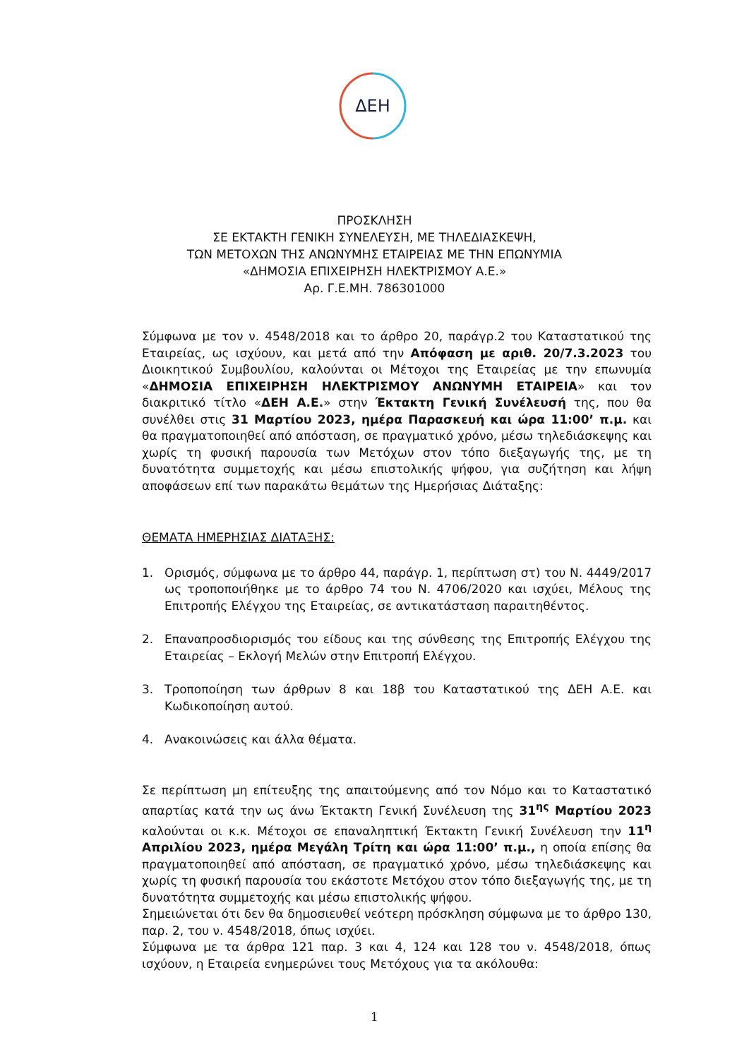ΔΕΗ
ΠΡΟΣΚΛΗΣΗ
ΣΕ ΕΚΤΑΚΤΗ ΓΕΝΙΚΗ ΣΥΝΕΛΕΥΣΗ, ΜΕ ΤΗΛΕΔΙΑΣΚΕΨΗ,
ΤΩΝ ΜΕΤΟΧΩΝ ΤΗΣ ΑΝΩΝΥΜΗΣ ΕΤΑΙΡΕΙΑΣ ΜΕ ΤΗΝ ΕΠΩΝΥΜΙΑ
«ΔΗΜΟΣΙΑ ΕΠΙΧΕΙΡΗΣΗ ΗΛΕΚΤΡΙΣΜΟΥ Α.Ε.»
Αρ. Γ.Ε.ΜΗ. 786301000
Σύμφωνα με τον ν. 4548/2018 και το άρθρο 20, παράγρ.2 του Καταστατικού της Εταιρείας, ως ισχύουν, και μετά από την Απόφαση με αριθ. 20/7.3.2023 του Διοικητικού Συμβουλίου, καλούνται οι Μέτοχοι της Εταιρείας με την επωνυμία «ΔΗΜΟΣΙΑ ΕΠΙΧΕΙΡΗΣΗ ΗΛΕΚΤΡΙΣΜΟΥ ΑΝΩΝΥΜΗ ΕΤΑΙΡΕΙΑ» και τον διακριτικό τίτλο «ΔΕΗ Α.Ε.» στην Έκτακτη Γενική Συνέλευσή της, που θα συνέλθει στις 31 Μαρτίου 2023, ημέρα Παρασκευή και ώρα 11:00’ π.μ. και θα πραγματοποιηθεί από απόσταση, σε πραγματικό χρόνο, μέσω τηλεδιάσκεψης και χωρίς τη φυσική παρουσία των Μετόχων στον τόπο διεξαγωγής της, με τη δυνατότητα συμμετοχής και μέσω επιστολικής ψήφου, για συζήτηση και λήψη αποφάσεων επί των παρακάτω θεμάτων της Ημερήσιας Διάταξης:
ΘΕΜΑΤΑ ΗΜΕΡΗΣΙΑΣ ΔΙΑΤΑΞΗΣ:
1. Ορισμός, σύμφωνα με το άρθρο 44, παράγρ. 1, περίπτωση στ) του Ν. 4449/2017 ως τροποποιήθηκε με το άρθρο 74 του Ν. 4706/2020 και ισχύει, Μέλους της Επιτροπής Ελέγχου της Εταιρείας, σε αντικατάσταση παραιτηθέντος.
2. Επαναπροσδιορισμός του είδους και της σύνθεσης της Επιτροπής Ελέγχου της Εταιρείας – Εκλογή Μελών στην Επιτροπή Ελέγχου.
3. Τροποποίηση των άρθρων 8 και 18β του Καταστατικού της ΔΕΗ Α.Ε. και Κωδικοποίηση αυτού.
4. Ανακοινώσεις και άλλα θέματα.
Σε περίπτωση μη επίτευξης της απαιτούμενης από τον Νόμο και το Καταστατικό απαρτίας κατά την ως άνω Έκτακτη Γενική Συνέλευση της 31<sup>ης</sup> Μαρτίου 2023 καλούνται οι κ.κ. Μέτοχοι σε επαναληπτική Έκτακτη Γενική Συνέλευση την 11<sup>η</sup> Απριλίου 2023, ημέρα Μεγάλη Τρίτη και ώρα 11:00’ π.μ., η οποία επίσης θα πραγματοποιηθεί από απόσταση, σε πραγματικό χρόνο, μέσω τηλεδιάσκεψης και χωρίς τη φυσική παρουσία του εκάστοτε Μετόχου στον τόπο διεξαγωγής της, με τη δυνατότητα συμμετοχής και μέσω επιστολικής ψήφου.
Σημειώνεται ότι δεν θα δημοσιευθεί νεότερη πρόσκληση σύμφωνα με το άρθρο 130, παρ. 2, του ν. 4548/2018, όπως ισχύει.
Σύμφωνα με τα άρθρα 121 παρ. 3 και 4, 124 και 128 του ν. 4548/2018, όπως ισχύουν, η Εταιρεία ενημερώνει τους Μετόχους για τα ακόλουθα:
1